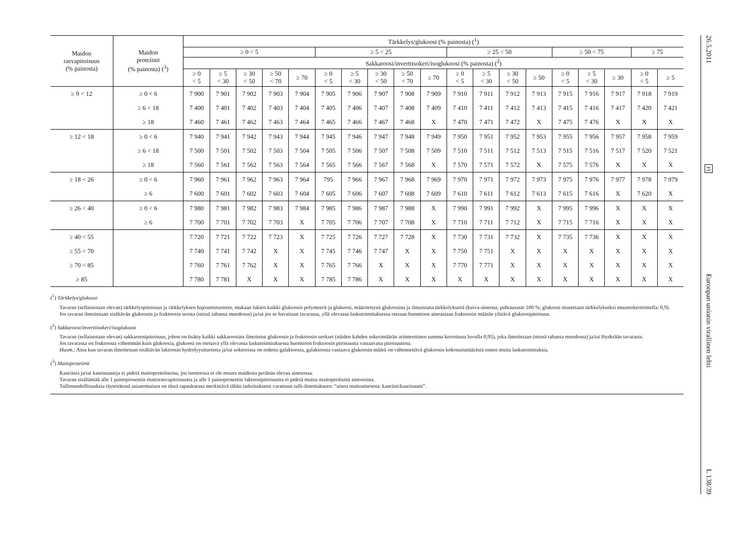| Maidon rasvapitoisuus (% painosta) | Maidon proteiinit (% painosta) (<sup>3</sup>) | Tärkkelys/glukoosi (% painosta) (<sup>1</sup>) | | | | | | | | | | | | | | | | | | |
| --- | --- | --- | --- | --- | --- | --- | --- | --- | --- | --- | --- | --- | --- | --- | --- | --- | --- | --- | --- | --- |
| | | ≥ 0 < 5 | | | | | ≥ 5 < 25 | | | | | ≥ 25 < 50 | | | | ≥ 50 < 75 | | | ≥ 75 | |
| | | Sakkaroosi/inverttisokeri/isoglukoosi (% painosta) (<sup>2</sup>) | | | | | | | | | | | | | | | | | | |
| | | ≥ 0 < 5 | ≥ 5 < 30 | ≥ 30 < 50 | ≥ 50 < 70 | ≥ 70 | ≥ 0 < 5 | ≥ 5 < 30 | ≥ 30 < 50 | ≥ 50 < 70 | ≥ 70 | ≥ 0 < 5 | ≥ 5 < 30 | ≥ 30 < 50 | ≥ 50 | ≥ 0 < 5 | ≥ 5 < 30 | ≥ 30 | ≥ 0 < 5 | ≥ 5 |
| ≥ 9 < 12 | ≥ 0 < 6 | 7 900 | 7 901 | 7 902 | 7 903 | 7 904 | 7 905 | 7 906 | 7 907 | 7 908 | 7 909 | 7 910 | 7 911 | 7 912 | 7 913 | 7 915 | 7 916 | 7 917 | 7 918 | 7 919 |
| | ≥ 6 < 18 | 7 400 | 7 401 | 7 402 | 7 403 | 7 404 | 7 405 | 7 406 | 7 407 | 7 408 | 7 409 | 7 410 | 7 411 | 7 412 | 7 413 | 7 415 | 7 416 | 7 417 | 7 420 | 7 421 |
| | ≥ 18 | 7 460 | 7 461 | 7 462 | 7 463 | 7 464 | 7 465 | 7 466 | 7 467 | 7 468 | X | 7 470 | 7 471 | 7 472 | X | 7 475 | 7 476 | X | X | X |
| ≥ 12 < 18 | ≥ 0 < 6 | 7 940 | 7 941 | 7 942 | 7 943 | 7 944 | 7 945 | 7 946 | 7 947 | 7 948 | 7 949 | 7 950 | 7 951 | 7 952 | 7 953 | 7 955 | 7 956 | 7 957 | 7 958 | 7 959 |
| | ≥ 6 < 18 | 7 500 | 7 501 | 7 502 | 7 503 | 7 504 | 7 505 | 7 506 | 7 507 | 7 508 | 7 509 | 7 510 | 7 511 | 7 512 | 7 513 | 7 515 | 7 516 | 7 517 | 7 520 | 7 521 |
| | ≥ 18 | 7 560 | 7 561 | 7 562 | 7 563 | 7 564 | 7 565 | 7 566 | 7 567 | 7 568 | X | 7 570 | 7 571 | 7 572 | X | 7 575 | 7 576 | X | X | X |
| ≥ 18 < 26 | ≥ 0 < 6 | 7 960 | 7 961 | 7 962 | 7 963 | 7 964 | 795 | 7 966 | 7 967 | 7 968 | 7 969 | 7 970 | 7 971 | 7 972 | 7 973 | 7 975 | 7 976 | 7 977 | 7 978 | 7 979 |
| | ≥ 6 | 7 600 | 7 601 | 7 602 | 7 603 | 7 604 | 7 605 | 7 606 | 7 607 | 7 608 | 7 609 | 7 610 | 7 611 | 7 612 | 7 613 | 7 615 | 7 616 | X | 7 620 | X |
| ≥ 26 < 40 | ≥ 0 < 6 | 7 980 | 7 981 | 7 982 | 7 983 | 7 984 | 7 985 | 7 986 | 7 987 | 7 988 | X | 7 990 | 7 991 | 7 992 | X | 7 995 | 7 996 | X | X | X |
| | ≥ 6 | 7 700 | 7 701 | 7 702 | 7 703 | X | 7 705 | 7 706 | 7 707 | 7 708 | X | 7 710 | 7 711 | 7 712 | X | 7 715 | 7 716 | X | X | X |
| ≥ 40 < 55 | | 7 720 | 7 721 | 7 722 | 7 723 | X | 7 725 | 7 726 | 7 727 | 7 728 | X | 7 730 | 7 731 | 7 732 | X | 7 735 | 7 736 | X | X | X |
| ≥ 55 < 70 | | 7 740 | 7 741 | 7 742 | X | X | 7 745 | 7 746 | 7 747 | X | X | 7 750 | 7 751 | X | X | X | X | X | X | X |
| ≥ 70 < 85 | | 7 760 | 7 761 | 7 762 | X | X | 7 765 | 7 766 | X | X | X | 7 770 | 7 771 | X | X | X | X | X | X | X |
| ≥ 85 | | 7 780 | 7 781 | X | X | X | 7 785 | 7 786 | X | X | X | X | X | X | X | X | X | X | X | X |
(<sup>1</sup>) Tärkkelys/glukoosi
Tavaran (sellaisenaan olevan) tärkkelyspitoisuus ja tärkkelyksen hajoamistuotteet, mukaan lukien kaikki glukoosin polymeerit ja glukoosi, määritettynä glukoosina ja ilmaistuna tärkkelyksenä (kuiva-aineena, puhtausaste 100 %; glukoosi muutetaan tärkkelykseksi muuntokertoimella: 0,9).
Jos tavaran ilmoitetaan sisältävän glukoosin ja fruktoosin seosta (missä tahansa muodossa) ja/tai jos se havaitaan tavarassa, yllä olevassa laskutoimituksessa otetaan huomioon ainoastaan fruktoosin määrän ylittävä glukoosipitoisuus.
(<sup>2</sup>) Sakkaroosi/inverttisokeri/isoglukoosi
Tavaran (sellaisenaan olevan) sakkaroosipitoisuus, johon on lisätty kaikki sakkaroosina ilmoitetut glukoosin ja fruktoosin seokset (näiden kahden sokerimäärän aritmeettinen summa kerrottuna luvulla 0,95), joka ilmoitetaan (missä tahansa muodossa) ja/tai löydetään tavarasta.
Jos tavarassa on fruktoosia vähemmän kuin glukoosia, glukoosi on otettava yllä olevassa laskutoimituksessa huomioon fruktoosin pitoisuutta vastaavana pitoisuutena.
Huom.: Aina kun tavaran ilmoitetaan sisältävän laktoosin hydrolyysituotetta ja/tai sokereissa on todettu galaktoosia, galaktoosia vastaava glukoosin määrä on vähennettävä glukoosin kokonaismäärästä ennen muita laskutoimituksia.
(<sup>3</sup>) Maitoproteiinit
Kaseiinia ja/tai kaseinaatteja ei pidetä maitoproteiineina, jos tuotteessa ei ole muuta maidosta peräisin olevaa ainesosaa.
Tavaran sisältämää alle 1 painoprosentin maitorasvapitoisuutta ja alle 1 painoprosentin laktoosipitoisuutta ei pidetä muina maitoperäisinä ainesosina.
Tullimuodollisuuksia täytettäessä asianomaisen on tässä tapauksessa merkittävä tähän tarkoitukseen varattuun tulli-ilmoitukseen: ”ainoa maitoainesosa: kaseiini/kaseinaatti”.
26.5.2011
FI
Euroopan unionin virallinen lehti
L 138/39